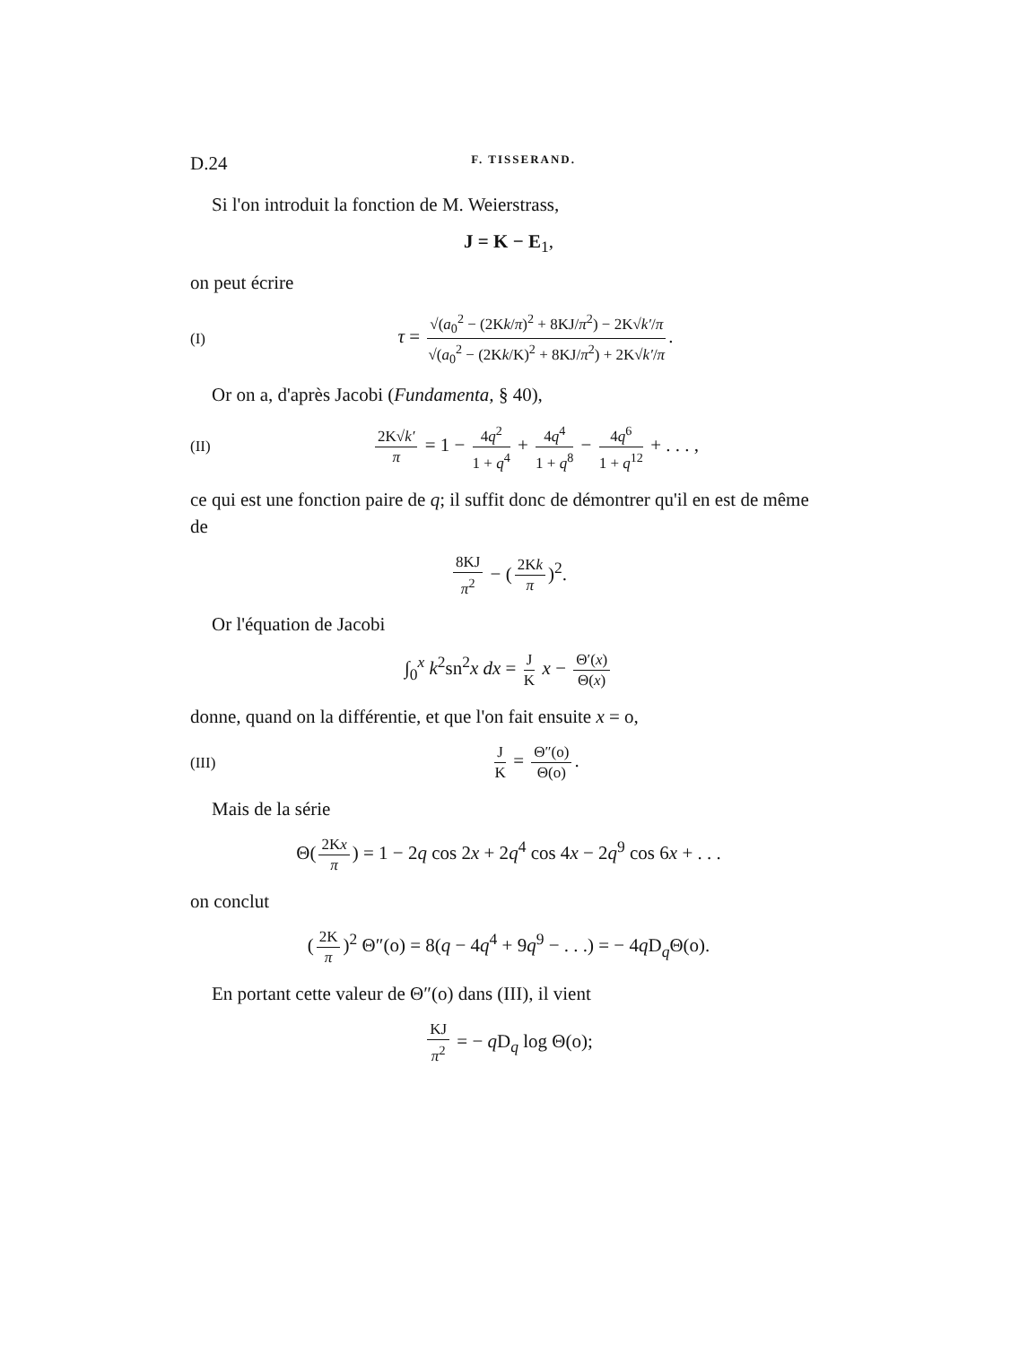D.24 F. TISSERAND.
Si l'on introduit la fonction de M. Weierstrass,
J = K − E<sub>1</sub>,
on peut écrire
(I)
τ = √(a<sub>0</sub><sup>2</sup> − (2Kk/π)<sup>2</sup> + 8KJ/π<sup>2</sup>) − 2K√k′/π √(a<sub>0</sub><sup>2</sup> − (2Kk/K)<sup>2</sup> + 8KJ/π<sup>2</sup>) + 2K√k′/π.
Or on a, d'après Jacobi (Fundamenta, § 40),
(II)
2K√k′ π = 1 − 4q<sup>2</sup> 1 + q<sup>4</sup> + 4q<sup>4</sup> 1 + q<sup>8</sup> − 4q<sup>6</sup> 1 + q<sup>12</sup> + . . . ,
ce qui est une fonction paire de q; il suffit donc de démontrer qu'il en est de même de
8KJ π<sup>2</sup> − (2Kk π)<sup>2</sup>.
Or l'équation de Jacobi
∫<sub>0</sub><sup>x</sup> k<sup>2</sup>sn<sup>2</sup>x dx = J K x − Θ′(x) Θ(x)
donne, quand on la différentie, et que l'on fait ensuite x = o,
(III)
J K = Θ″(o) Θ(o).
Mais de la série
Θ(2Kx π) = 1 − 2q cos 2x + 2q<sup>4</sup> cos 4x − 2q<sup>9</sup> cos 6x + . . .
on conclut
(2K π)<sup>2</sup> Θ″(o) = 8(q − 4q<sup>4</sup> + 9q<sup>9</sup> − . . .) = − 4q D<sub>q</sub>Θ(o).
En portant cette valeur de Θ″(o) dans (III), il vient
KJ π<sup>2</sup> = − q D<sub>q</sub> log Θ(o);